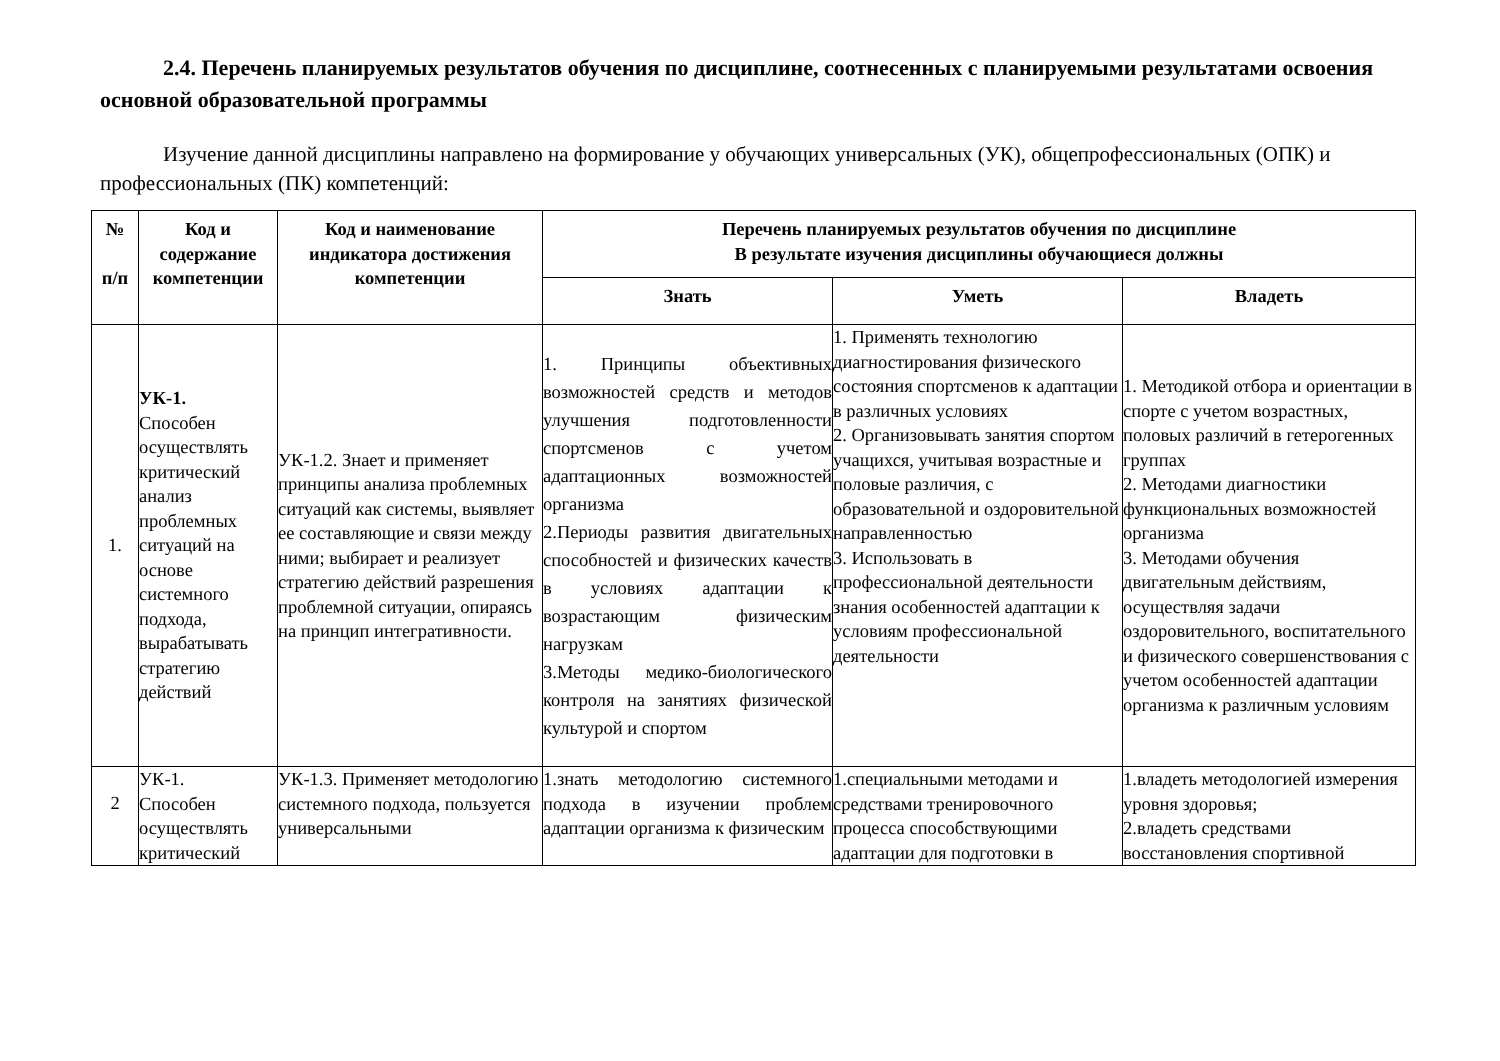2.4. Перечень планируемых результатов обучения по дисциплине, соотнесенных с планируемыми результатами освоения основной образовательной программы
Изучение данной дисциплины направлено на формирование у обучающих универсальных (УК), общепрофессиональных (ОПК) и профессиональных (ПК) компетенций:
| № п/п | Код и содержание компетенции | Код и наименование индикатора достижения компетенции | Перечень планируемых результатов обучения по дисциплине В результате изучения дисциплины обучающиеся должны | | |
| --- | --- | --- | --- | --- | --- |
| | | | Знать | Уметь | Владеть |
| 1. | УК-1. Способен осуществлять критический анализ проблемных ситуаций на основе системного подхода, вырабатывать стратегию действий | УК-1.2. Знает и применяет принципы анализа проблемных ситуаций как системы, выявляет ее составляющие и связи между ними; выбирает и реализует стратегию действий разрешения проблемной ситуации, опираясь на принцип интегративности. | 1. Принципы объективных возможностей средств и методов улучшения подготовленности спортсменов с учетом адаптационных возможностей организма 2.Периоды развития двигательных способностей и физических качеств в условиях адаптации к возрастающим физическим нагрузкам 3.Методы медико-биологического контроля на занятиях физической культурой и спортом | 1. Применять технологию диагностирования физического состояния спортсменов к адаптации в различных условиях 2. Организовывать занятия спортом учащихся, учитывая возрастные и половые различия, с образовательной и оздоровительной направленностью 3. Использовать в профессиональной деятельности знания особенностей адаптации к условиям профессиональной деятельности | 1. Методикой отбора и ориентации в спорте с учетом возрастных, половых различий в гетерогенных группах 2. Методами диагностики функциональных возможностей организма 3. Методами обучения двигательным действиям, осуществляя задачи оздоровительного, воспитательного и физического совершенствования с учетом особенностей адаптации организма к различным условиям |
| 2 | УК-1. Способен осуществлять критический | УК-1.3. Применяет методологию системного подхода, пользуется универсальными | 1.знать методологию системного подхода в изучении проблем адаптации организма к физическим | 1.специальными методами и средствами тренировочного процесса способствующими адаптации для подготовки в | 1.владеть методологией измерения уровня здоровья; 2.владеть средствами восстановления спортивной |